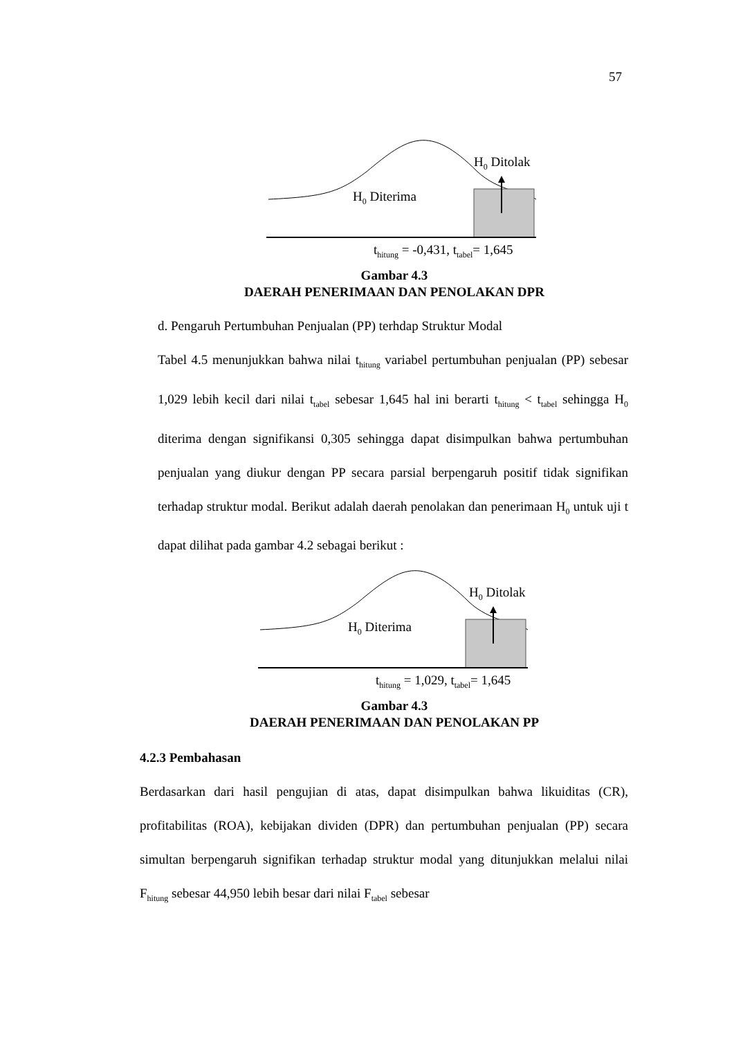57
H<sub>0</sub> Ditolak
H<sub>0</sub> Diterima
t<sub>hitung</sub> = -0,431, t<sub>tabel</sub>= 1,645
Gambar 4.3
DAERAH PENERIMAAN DAN PENOLAKAN DPR
d. Pengaruh Pertumbuhan Penjualan (PP) terhdap Struktur Modal
Tabel 4.5 menunjukkan bahwa nilai t<sub>hitung</sub> variabel pertumbuhan penjualan (PP) sebesar 1,029 lebih kecil dari nilai t<sub>tabel</sub> sebesar 1,645 hal ini berarti t<sub>hitung</sub> < t<sub>tabel</sub> sehingga H<sub>0</sub> diterima dengan signifikansi 0,305 sehingga dapat disimpulkan bahwa pertumbuhan penjualan yang diukur dengan PP secara parsial berpengaruh positif tidak signifikan terhadap struktur modal. Berikut adalah daerah penolakan dan penerimaan H<sub>0</sub> untuk uji t dapat dilihat pada gambar 4.2 sebagai berikut :
H<sub>0</sub> Ditolak
H<sub>0</sub> Diterima
t<sub>hitung</sub> = 1,029, t<sub>tabel</sub>= 1,645
Gambar 4.3
DAERAH PENERIMAAN DAN PENOLAKAN PP
4.2.3 Pembahasan
Berdasarkan dari hasil pengujian di atas, dapat disimpulkan bahwa likuiditas (CR), profitabilitas (ROA), kebijakan dividen (DPR) dan pertumbuhan penjualan (PP) secara simultan berpengaruh signifikan terhadap struktur modal yang ditunjukkan melalui nilai F<sub>hitung</sub> sebesar 44,950 lebih besar dari nilai F<sub>tabel</sub> sebesar